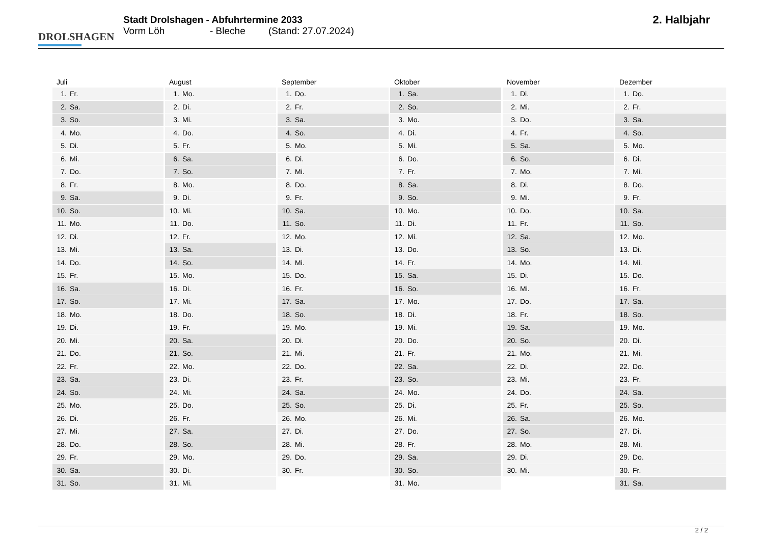DROLSHAGEN
Stadt Drolshagen - Abfuhrtermine 2033
Vorm Löh - Bleche (Stand: 27.07.2024)
2. Halbjahr
| Juli | August | September | Oktober | November | Dezember |
| --- | --- | --- | --- | --- | --- |
| 1. Fr. | 1. Mo. | 1. Do. | 1. Sa. | 1. Di. | 1. Do. |
| 2. Sa. | 2. Di. | 2. Fr. | 2. So. | 2. Mi. | 2. Fr. |
| 3. So. | 3. Mi. | 3. Sa. | 3. Mo. | 3. Do. | 3. Sa. |
| 4. Mo. | 4. Do. | 4. So. | 4. Di. | 4. Fr. | 4. So. |
| 5. Di. | 5. Fr. | 5. Mo. | 5. Mi. | 5. Sa. | 5. Mo. |
| 6. Mi. | 6. Sa. | 6. Di. | 6. Do. | 6. So. | 6. Di. |
| 7. Do. | 7. So. | 7. Mi. | 7. Fr. | 7. Mo. | 7. Mi. |
| 8. Fr. | 8. Mo. | 8. Do. | 8. Sa. | 8. Di. | 8. Do. |
| 9. Sa. | 9. Di. | 9. Fr. | 9. So. | 9. Mi. | 9. Fr. |
| 10. So. | 10. Mi. | 10. Sa. | 10. Mo. | 10. Do. | 10. Sa. |
| 11. Mo. | 11. Do. | 11. So. | 11. Di. | 11. Fr. | 11. So. |
| 12. Di. | 12. Fr. | 12. Mo. | 12. Mi. | 12. Sa. | 12. Mo. |
| 13. Mi. | 13. Sa. | 13. Di. | 13. Do. | 13. So. | 13. Di. |
| 14. Do. | 14. So. | 14. Mi. | 14. Fr. | 14. Mo. | 14. Mi. |
| 15. Fr. | 15. Mo. | 15. Do. | 15. Sa. | 15. Di. | 15. Do. |
| 16. Sa. | 16. Di. | 16. Fr. | 16. So. | 16. Mi. | 16. Fr. |
| 17. So. | 17. Mi. | 17. Sa. | 17. Mo. | 17. Do. | 17. Sa. |
| 18. Mo. | 18. Do. | 18. So. | 18. Di. | 18. Fr. | 18. So. |
| 19. Di. | 19. Fr. | 19. Mo. | 19. Mi. | 19. Sa. | 19. Mo. |
| 20. Mi. | 20. Sa. | 20. Di. | 20. Do. | 20. So. | 20. Di. |
| 21. Do. | 21. So. | 21. Mi. | 21. Fr. | 21. Mo. | 21. Mi. |
| 22. Fr. | 22. Mo. | 22. Do. | 22. Sa. | 22. Di. | 22. Do. |
| 23. Sa. | 23. Di. | 23. Fr. | 23. So. | 23. Mi. | 23. Fr. |
| 24. So. | 24. Mi. | 24. Sa. | 24. Mo. | 24. Do. | 24. Sa. |
| 25. Mo. | 25. Do. | 25. So. | 25. Di. | 25. Fr. | 25. So. |
| 26. Di. | 26. Fr. | 26. Mo. | 26. Mi. | 26. Sa. | 26. Mo. |
| 27. Mi. | 27. Sa. | 27. Di. | 27. Do. | 27. So. | 27. Di. |
| 28. Do. | 28. So. | 28. Mi. | 28. Fr. | 28. Mo. | 28. Mi. |
| 29. Fr. | 29. Mo. | 29. Do. | 29. Sa. | 29. Di. | 29. Do. |
| 30. Sa. | 30. Di. | 30. Fr. | 30. So. | 30. Mi. | 30. Fr. |
| 31. So. | 31. Mi. | | 31. Mo. | | 31. Sa. |
2 / 2